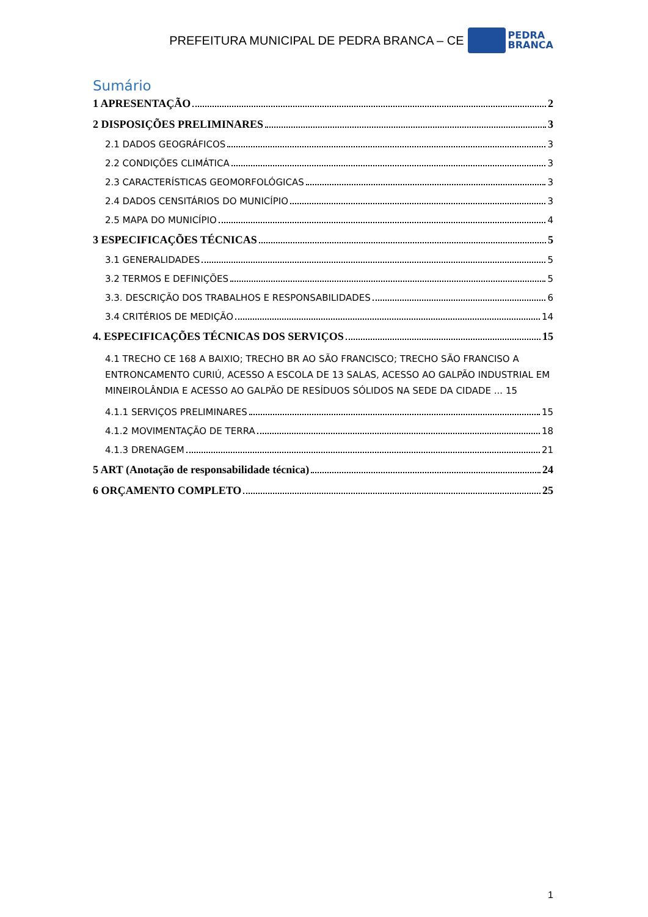PREFEITURA MUNICIPAL DE PEDRA BRANCA – CE
PEDRA
BRANCA
Sumário
1 APRESENTAÇÃO 2
2 DISPOSIÇÕES PRELIMINARES 3
2.1 DADOS GEOGRÁFICOS 3
2.2 CONDIÇÕES CLIMÁTICA 3
2.3 CARACTERÍSTICAS GEOMORFOLÓGICAS 3
2.4 DADOS CENSITÁRIOS DO MUNICÍPIO 3
2.5 MAPA DO MUNICÍPIO 4
3 ESPECIFICAÇÕES TÉCNICAS 5
3.1 GENERALIDADES 5
3.2 TERMOS E DEFINIÇÕES 5
3.3. DESCRIÇÃO DOS TRABALHOS E RESPONSABILIDADES 6
3.4 CRITÉRIOS DE MEDIÇÃO 14
4. ESPECIFICAÇÕES TÉCNICAS DOS SERVIÇOS 15
4.1 TRECHO CE 168 A BAIXIO; TRECHO BR AO SÃO FRANCISCO; TRECHO SÃO FRANCISO A ENTRONCAMENTO CURIÚ, ACESSO A ESCOLA DE 13 SALAS, ACESSO AO GALPÃO INDUSTRIAL EM MINEIROLÂNDIA E ACESSO AO GALPÃO DE RESÍDUOS SÓLIDOS NA SEDE DA CIDADE ... 15
4.1.1 SERVIÇOS PRELIMINARES 15
4.1.2 MOVIMENTAÇÃO DE TERRA 18
4.1.3 DRENAGEM 21
5 ART (Anotação de responsabilidade técnica) 24
6 ORÇAMENTO COMPLETO 25
1